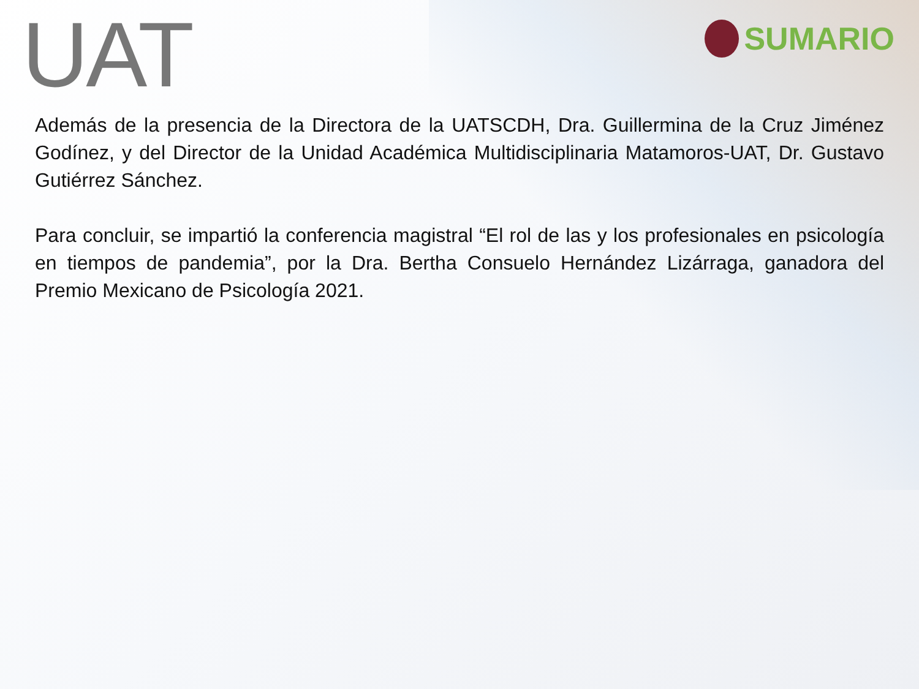UAT
SUMARIO
Además de la presencia de la Directora de la UATSCDH, Dra. Guillermina de la Cruz Jiménez Godínez, y del Director de la Unidad Académica Multidisciplinaria Matamoros-UAT, Dr. Gustavo Gutiérrez Sánchez.
Para concluir, se impartió la conferencia magistral “El rol de las y los profesionales en psicología en tiempos de pandemia”, por la Dra. Bertha Consuelo Hernández Lizárraga, ganadora del Premio Mexicano de Psicología 2021.